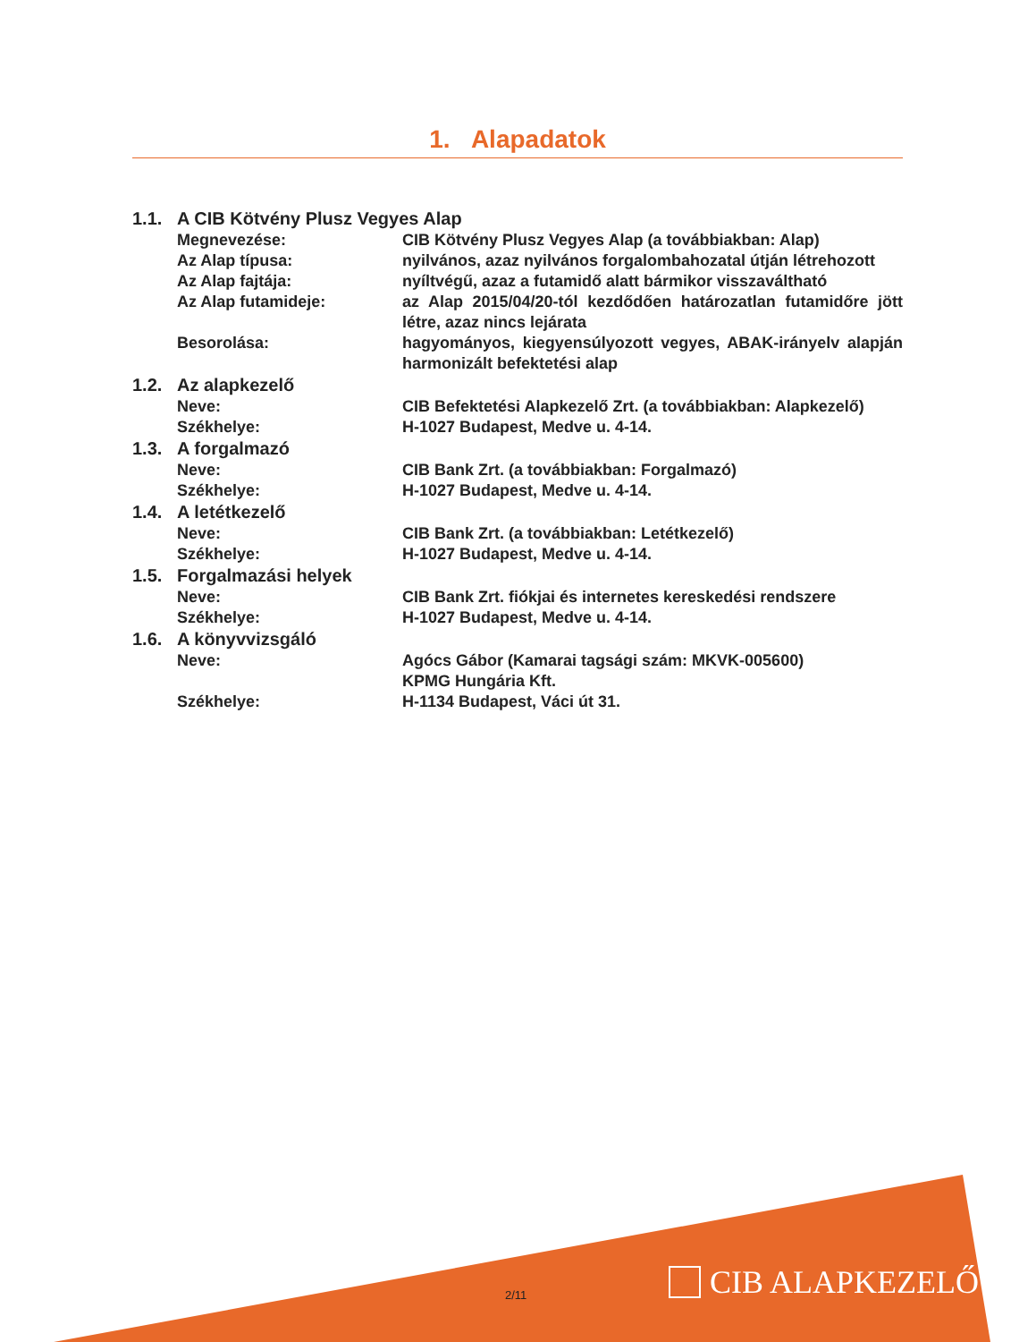1. Alapadatok
1.1. A CIB Kötvény Plusz Vegyes Alap
Megnevezése: CIB Kötvény Plusz Vegyes Alap (a továbbiakban: Alap)
Az Alap típusa: nyilvános, azaz nyilvános forgalombahozatal útján létrehozott
Az Alap fajtája: nyíltvégű, azaz a futamidő alatt bármikor visszaváltható
Az Alap futamideje: az Alap 2015/04/20-tól kezdődően határozatlan futamidőre jött létre, azaz nincs lejárata
Besorolása: hagyományos, kiegyensúlyozott vegyes, ABAK-irányelv alapján harmonizált befektetési alap
1.2. Az alapkezelő
Neve: CIB Befektetési Alapkezelő Zrt. (a továbbiakban: Alapkezelő)
Székhelye: H-1027 Budapest, Medve u. 4-14.
1.3. A forgalmazó
Neve: CIB Bank Zrt. (a továbbiakban: Forgalmazó)
Székhelye: H-1027 Budapest, Medve u. 4-14.
1.4. A letétkezelő
Neve: CIB Bank Zrt. (a továbbiakban: Letétkezelő)
Székhelye: H-1027 Budapest, Medve u. 4-14.
1.5. Forgalmazási helyek
Neve: CIB Bank Zrt. fiókjai és internetes kereskedési rendszere
Székhelye: H-1027 Budapest, Medve u. 4-14.
1.6. A könyvvizsgáló
Neve: Agócs Gábor (Kamarai tagsági szám: MKVK-005600)
KPMG Hungária Kft.
Székhelye: H-1134 Budapest, Váci út 31.
2/11 CIB ALAPKEZELŐ